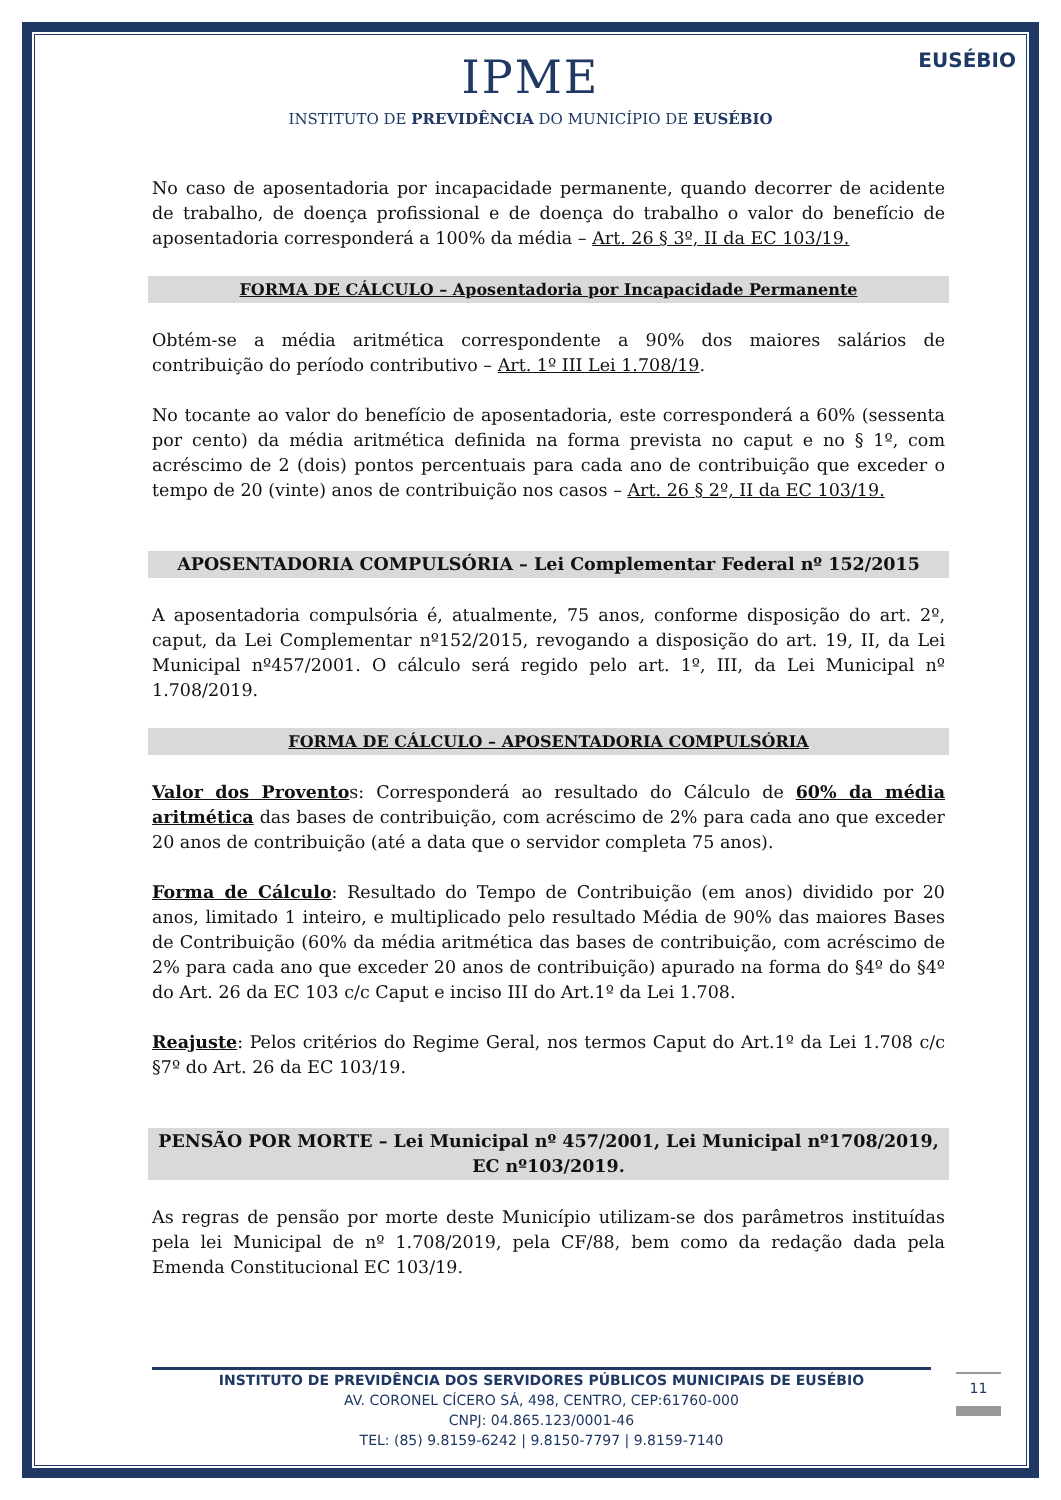EUSÉBIO
IPME
INSTITUTO DE PREVIDÊNCIA DO MUNICÍPIO DE EUSÉBIO
No caso de aposentadoria por incapacidade permanente, quando decorrer de acidente de trabalho, de doença profissional e de doença do trabalho o valor do benefício de aposentadoria corresponderá a 100% da média – Art. 26 § 3º, II da EC 103/19.
FORMA DE CÁLCULO – Aposentadoria por Incapacidade Permanente
Obtém-se a média aritmética correspondente a 90% dos maiores salários de contribuição do período contributivo – Art. 1º III Lei 1.708/19.
No tocante ao valor do benefício de aposentadoria, este corresponderá a 60% (sessenta por cento) da média aritmética definida na forma prevista no caput e no § 1º, com acréscimo de 2 (dois) pontos percentuais para cada ano de contribuição que exceder o tempo de 20 (vinte) anos de contribuição nos casos – Art. 26 § 2º, II da EC 103/19.
APOSENTADORIA COMPULSÓRIA – Lei Complementar Federal nº 152/2015
A aposentadoria compulsória é, atualmente, 75 anos, conforme disposição do art. 2º, caput, da Lei Complementar nº152/2015, revogando a disposição do art. 19, II, da Lei Municipal nº457/2001. O cálculo será regido pelo art. 1º, III, da Lei Municipal nº 1.708/2019.
FORMA DE CÁLCULO – APOSENTADORIA COMPULSÓRIA
Valor dos Proventos: Corresponderá ao resultado do Cálculo de 60% da média aritmética das bases de contribuição, com acréscimo de 2% para cada ano que exceder 20 anos de contribuição (até a data que o servidor completa 75 anos).
Forma de Cálculo: Resultado do Tempo de Contribuição (em anos) dividido por 20 anos, limitado 1 inteiro, e multiplicado pelo resultado Média de 90% das maiores Bases de Contribuição (60% da média aritmética das bases de contribuição, com acréscimo de 2% para cada ano que exceder 20 anos de contribuição) apurado na forma do §4º do §4º do Art. 26 da EC 103 c/c Caput e inciso III do Art.1º da Lei 1.708.
Reajuste: Pelos critérios do Regime Geral, nos termos Caput do Art.1º da Lei 1.708 c/c §7º do Art. 26 da EC 103/19.
PENSÃO POR MORTE – Lei Municipal nº 457/2001, Lei Municipal nº1708/2019, EC nº103/2019.
As regras de pensão por morte deste Município utilizam-se dos parâmetros instituídas pela lei Municipal de nº 1.708/2019, pela CF/88, bem como da redação dada pela Emenda Constitucional EC 103/19.
INSTITUTO DE PREVIDÊNCIA DOS SERVIDORES PÚBLICOS MUNICIPAIS DE EUSÉBIO
AV. CORONEL CÍCERO SÁ, 498, CENTRO, CEP:61760-000
CNPJ: 04.865.123/0001-46
TEL: (85) 9.8159-6242 | 9.8150-7797 | 9.8159-7140
11